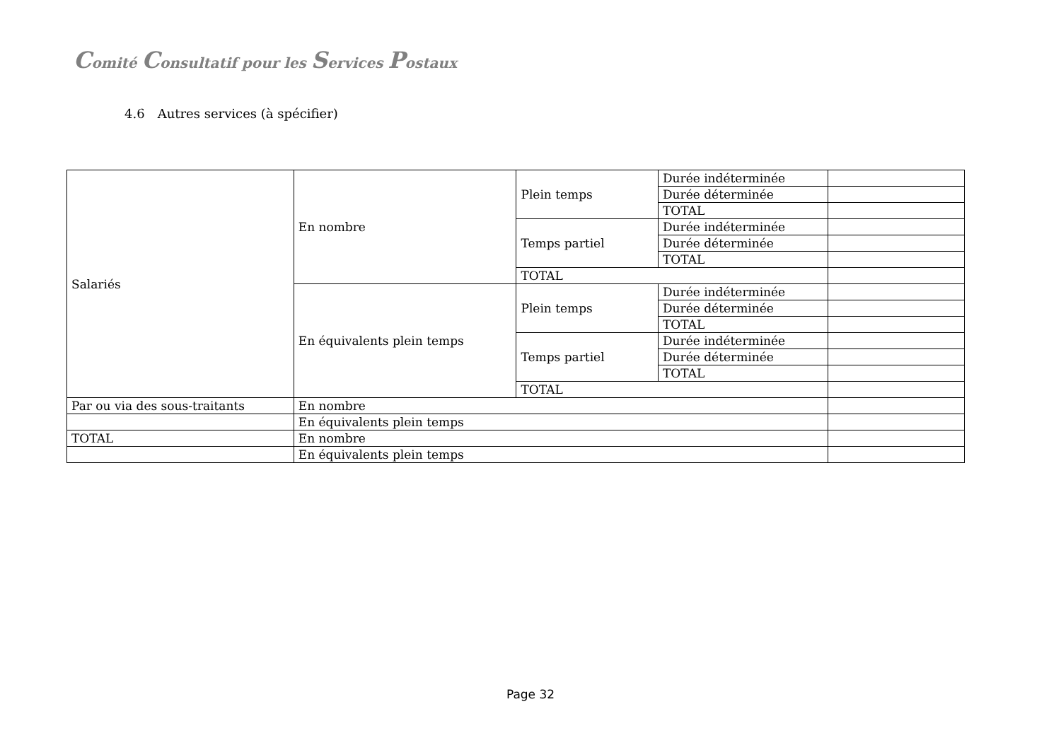Comité Consultatif pour les Services Postaux
4.6 Autres services (à spécifier)
| Salariés | En nombre | Plein temps | Durée indéterminée | |
| | | | Durée déterminée | |
| | | | TOTAL | |
| | | Temps partiel | Durée indéterminée | |
| | | | Durée déterminée | |
| | | | TOTAL | |
| | | TOTAL | | |
| | En équivalents plein temps | Plein temps | Durée indéterminée | |
| | | | Durée déterminée | |
| | | | TOTAL | |
| | | Temps partiel | Durée indéterminée | |
| | | | Durée déterminée | |
| | | | TOTAL | |
| | | TOTAL | | |
| Par ou via des sous-traitants | En nombre | | | |
| | En équivalents plein temps | | | |
| TOTAL | En nombre | | | |
| | En équivalents plein temps | | | |
Page 32